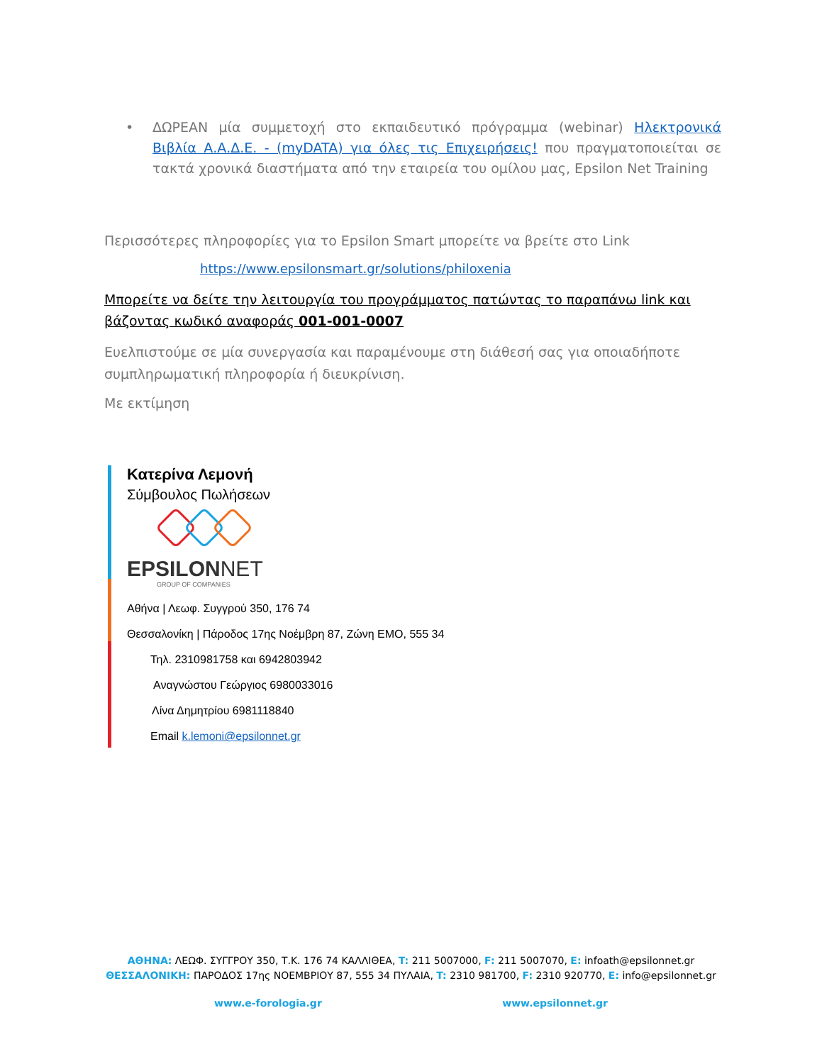• ΔΩΡΕΑΝ μία συμμετοχή στο εκπαιδευτικό πρόγραμμα (webinar) Ηλεκτρονικά Βιβλία Α.Α.Δ.Ε. - (myDATA) για όλες τις Επιχειρήσεις! που πραγματοποιείται σε τακτά χρονικά διαστήματα από την εταιρεία του ομίλου μας, Epsilon Net Training
Περισσότερες πληροφορίες για το Epsilon Smart μπορείτε να βρείτε στο Link
https://www.epsilonsmart.gr/solutions/philoxenia
Μπορείτε να δείτε την λειτουργία του προγράμματος πατώντας το παραπάνω link και βάζοντας κωδικό αναφοράς 001-001-0007
Ευελπιστούμε σε μία συνεργασία και παραμένουμε στη διάθεσή σας για οποιαδήποτε συμπληρωματική πληροφορία ή διευκρίνιση.
Με εκτίμηση
Κατερίνα Λεμονή
Σύμβουλος Πωλήσεων
EPSILONNET
GROUP OF COMPANIES
Αθήνα | Λεωφ. Συγγρού 350, 176 74
Θεσσαλονίκη | Πάροδος 17ης Νοέμβρη 87, Ζώνη ΕΜΟ, 555 34
Τηλ. 2310981758 και 6942803942
Αναγνώστου Γεώργιος 6980033016
Λίνα Δημητρίου 6981118840
Email k.lemoni@epsilonnet.gr
ΑΘΗΝΑ: ΛΕΩΦ. ΣΥΓΓΡΟΥ 350, Τ.Κ. 176 74 ΚΑΛΛΙΘΕΑ, T: 211 5007000, F: 211 5007070, E: infoath@epsilonnet.gr
ΘΕΣΣΑΛΟΝΙΚΗ: ΠΑΡΟΔΟΣ 17ης ΝΟΕΜΒΡΙΟΥ 87, 555 34 ΠΥΛΑΙΑ, T: 2310 981700, F: 2310 920770, E: info@epsilonnet.gr
www.e-forologia.gr www.epsilonnet.gr